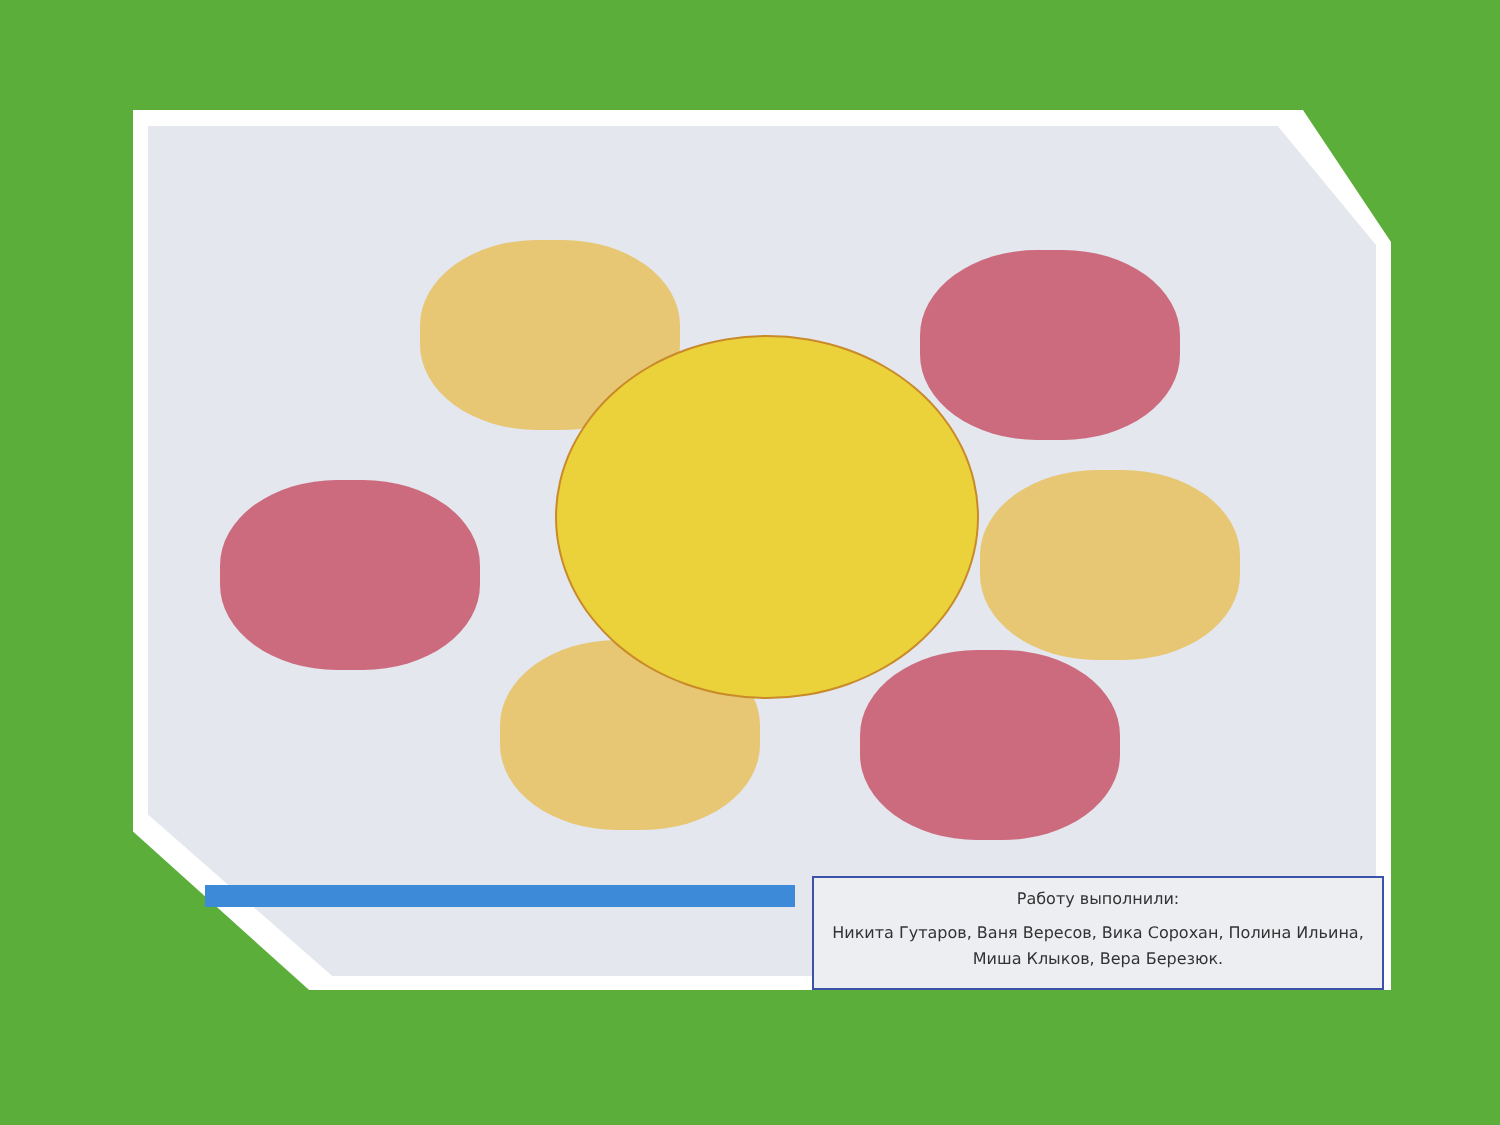Работу выполнили:
Никита Гутаров, Ваня Вересов, Вика Сорохан, Полина Ильина, Миша Клыков, Вера Березюк.